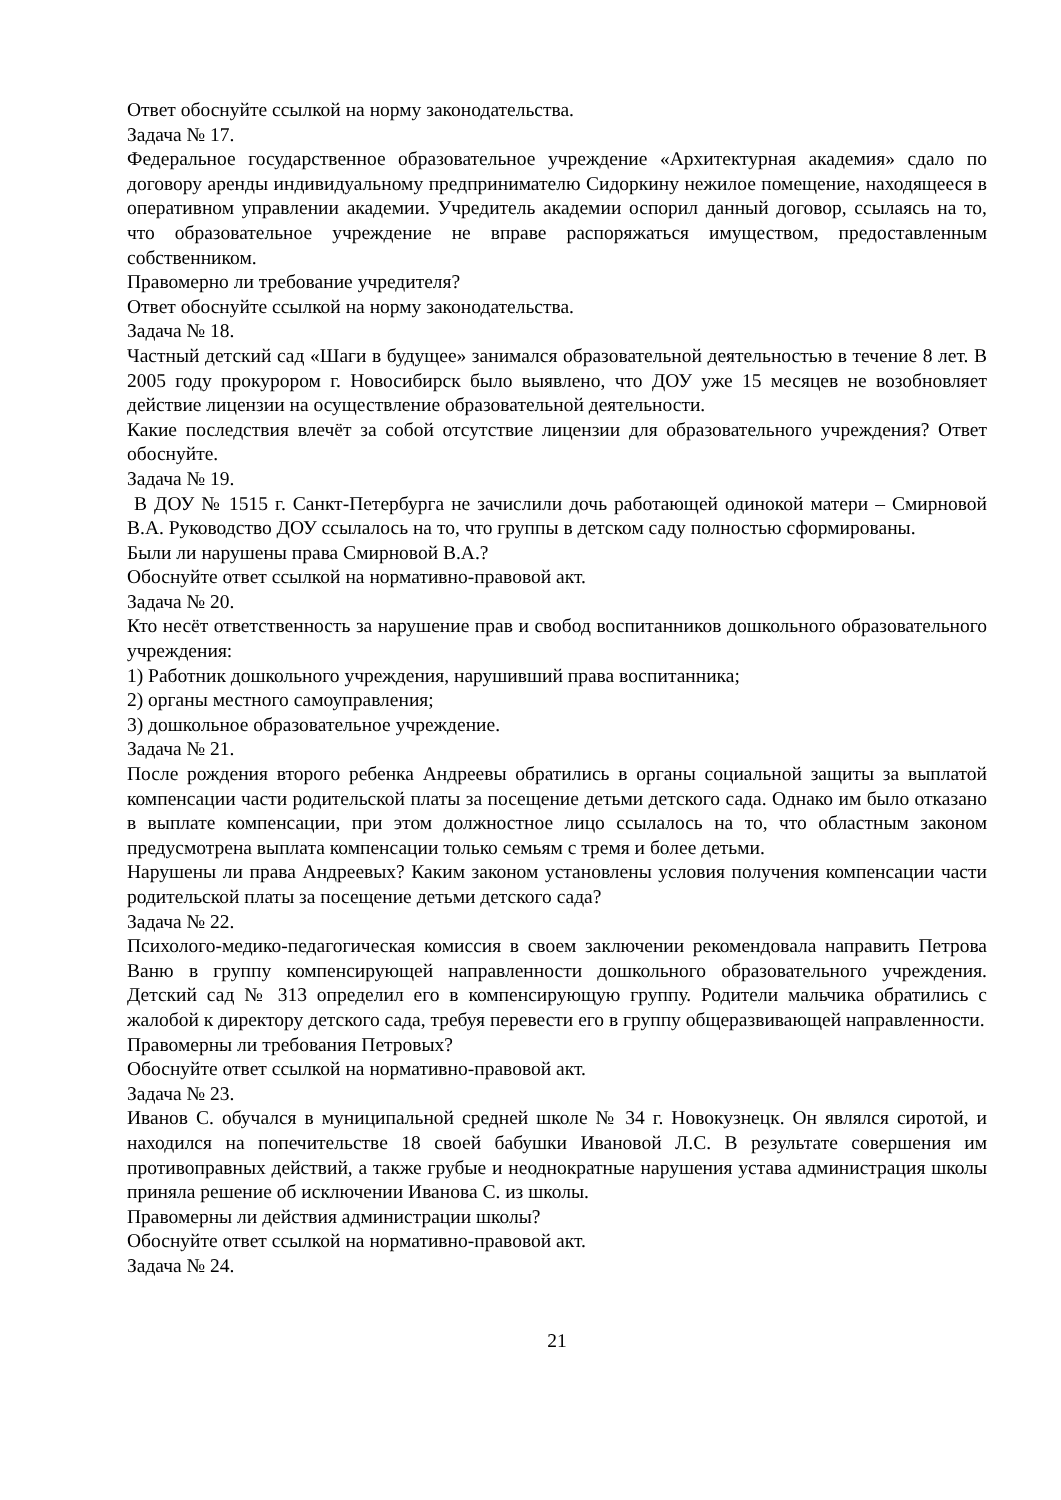Ответ обоснуйте ссылкой на норму законодательства.
Задача № 17.
Федеральное государственное образовательное учреждение «Архитектурная академия» сдало по договору аренды индивидуальному предпринимателю Сидоркину нежилое помещение, находящееся в оперативном управлении академии. Учредитель академии оспорил данный договор, ссылаясь на то, что образовательное учреждение не вправе распоряжаться имуществом, предоставленным собственником.
Правомерно ли требование учредителя?
Ответ обоснуйте ссылкой на норму законодательства.
Задача № 18.
Частный детский сад «Шаги в будущее» занимался образовательной деятельностью в течение 8 лет. В 2005 году прокурором г. Новосибирск было выявлено, что ДОУ уже 15 месяцев не возобновляет действие лицензии на осуществление образовательной деятельности.
Какие последствия влечёт за собой отсутствие лицензии для образовательного учреждения? Ответ обоснуйте.
Задача № 19.
В ДОУ № 1515 г. Санкт-Петербурга не зачислили дочь работающей одинокой матери – Смирновой В.А. Руководство ДОУ ссылалось на то, что группы в детском саду полностью сформированы.
Были ли нарушены права Смирновой В.А.?
Обоснуйте ответ ссылкой на нормативно-правовой акт.
Задача № 20.
Кто несёт ответственность за нарушение прав и свобод воспитанников дошкольного образовательного учреждения:
1) Работник дошкольного учреждения, нарушивший права воспитанника;
2) органы местного самоуправления;
3) дошкольное образовательное учреждение.
Задача № 21.
После рождения второго ребенка Андреевы обратились в органы социальной защиты за выплатой компенсации части родительской платы за посещение детьми детского сада. Однако им было отказано в выплате компенсации, при этом должностное лицо ссылалось на то, что областным законом предусмотрена выплата компенсации только семьям с тремя и более детьми.
Нарушены ли права Андреевых? Каким законом установлены условия получения компенсации части родительской платы за посещение детьми детского сада?
Задача № 22.
Психолого-медико-педагогическая комиссия в своем заключении рекомендовала направить Петрова Ваню в группу компенсирующей направленности дошкольного образовательного учреждения. Детский сад № 313 определил его в компенсирующую группу. Родители мальчика обратились с жалобой к директору детского сада, требуя перевести его в группу общеразвивающей направленности.
Правомерны ли требования Петровых?
Обоснуйте ответ ссылкой на нормативно-правовой акт.
Задача № 23.
Иванов С. обучался в муниципальной средней школе № 34 г. Новокузнецк. Он являлся сиротой, и находился на попечительстве 18 своей бабушки Ивановой Л.С. В результате совершения им противоправных действий, а также грубые и неоднократные нарушения устава администрация школы приняла решение об исключении Иванова С. из школы.
Правомерны ли действия администрации школы?
Обоснуйте ответ ссылкой на нормативно-правовой акт.
Задача № 24.
21